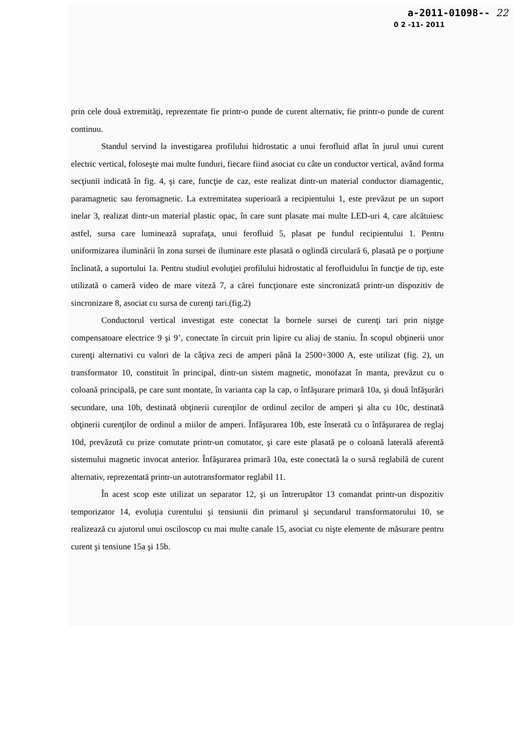a-2011-01098-- 22
0 2 -11- 2011
prin cele două extremităţi, reprezentate fie printr-o punde de curent alternativ, fie printr-o punde de curent continuu.
Standul servind la investigarea profilului hidrostatic a unui ferofluid aflat în jurul unui curent electric vertical, foloseşte mai multe funduri, fiecare fiind asociat cu câte un conductor vertical, având forma secţiunii indicată în fig. 4, şi care, funcţie de caz, este realizat dintr-un material conductor diamagentic, paramagnetic sau feromagnetic. La extremitatea superioară a recipientului 1, este prevăzut pe un suport inelar 3, realizat dintr-un material plastic opac, în care sunt plasate mai multe LED-uri 4, care alcătuiesc astfel, sursa care luminează suprafaţa, unui ferofluid 5, plasat pe fundul recipientului 1. Pentru uniformizarea iluminării în zona sursei de iluminare este plasată o oglindă circulară 6, plasată pe o porţiune înclinată, a suportului 1a. Pentru studiul evoluţiei profilului hidrostatic al ferofluidului în funcţie de tip, este utilizată o cameră video de mare viteză 7, a cărei funcţionare este sincronizată printr-un dispozitiv de sincronizare 8, asociat cu sursa de curenţi tari.(fig.2)
Conductorul vertical investigat este conectat la bornele sursei de curenţi tari prin niştge compensatoare electrice 9 şi 9’, conectate în circuit prin lipire cu aliaj de staniu. În scopul obţinerii unor curenţi alternativi cu valori de la câţiva zeci de amperi până la 2500÷3000 A, este utilizat (fig. 2), un transformator 10, constituit în principal, dintr-un sistem magnetic, monofazat în manta, prevăzut cu o coloană principală, pe care sunt montate, în varianta cap la cap, o înfăşurare primară 10a, şi două înfăşurări secundare, una 10b, destinată obţinerii curenţilor de ordinul zecilor de amperi şi alta cu 10c, destinată obţinerii curenţilor de ordinul a miilor de amperi. Înfăşurarea 10b, este înserată cu o înfăşurarea de reglaj 10d, prevăzută cu prize comutate printr-un comutator, şi care este plasată pe o coloană laterală aferentă sistemului magnetic invocat anterior. Înfăşurarea primară 10a, este conectată la o sursă reglabilă de curent alternativ, reprezentată printr-un autotransformator reglabil 11.
În acest scop este utilizat un separator 12, şi un întrerupător 13 comandat printr-un dispozitiv temporizator 14, evoluţia curentului şi tensiunii din primarul şi secundarul transformatorului 10, se realizează cu ajutorul unui osciloscop cu mai multe canale 15, asociat cu nişte elemente de măsurare pentru curent şi tensiune 15a şi 15b.